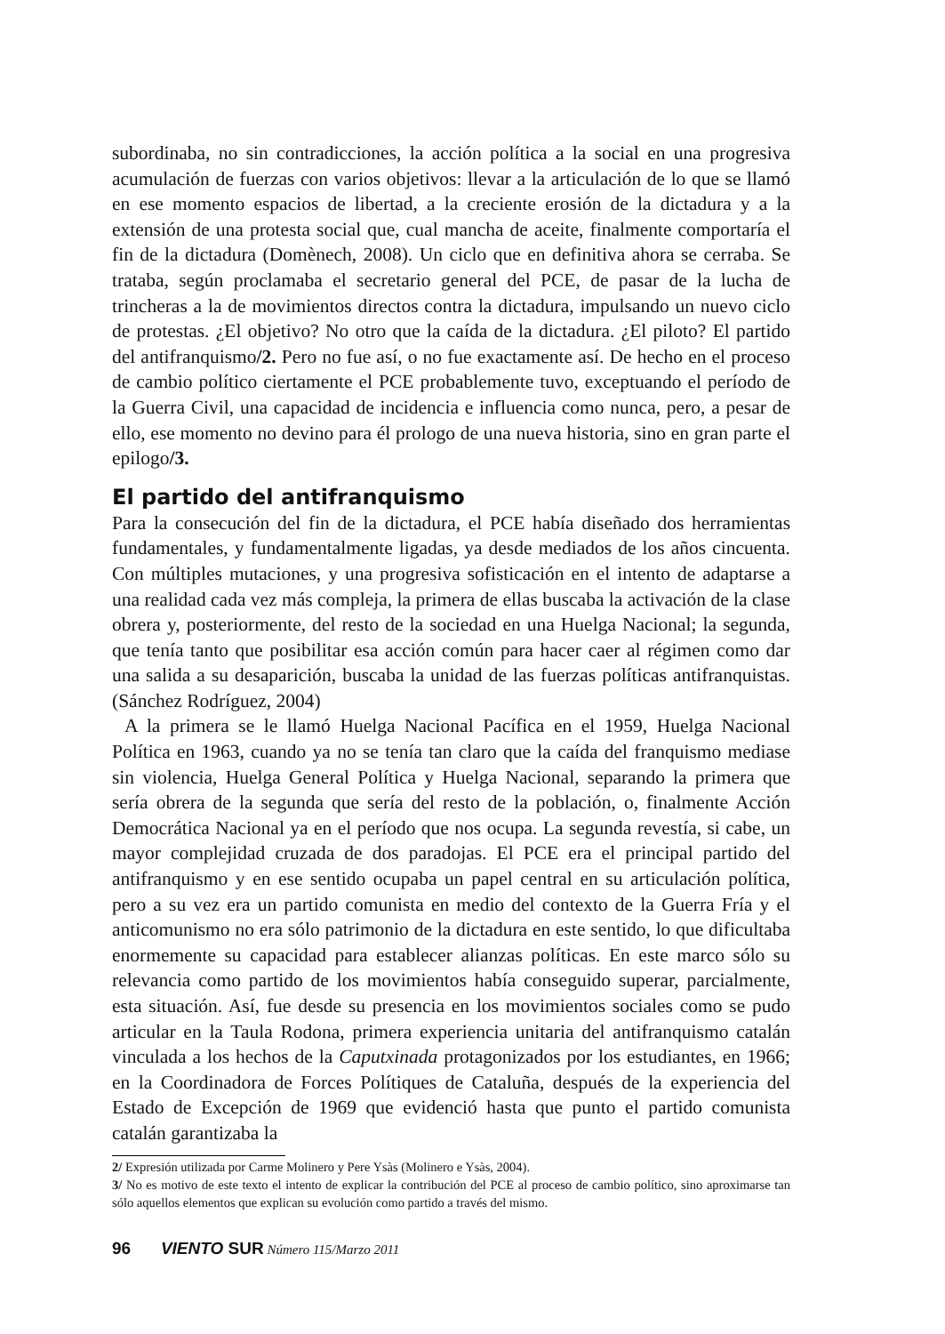subordinaba, no sin contradicciones, la acción política a la social en una progresiva acumulación de fuerzas con varios objetivos: llevar a la articulación de lo que se llamó en ese momento espacios de libertad, a la creciente erosión de la dictadura y a la extensión de una protesta social que, cual mancha de aceite, finalmente comportaría el fin de la dictadura (Domènech, 2008). Un ciclo que en definitiva ahora se cerraba. Se trataba, según proclamaba el secretario general del PCE, de pasar de la lucha de trincheras a la de movimientos directos contra la dictadura, impulsando un nuevo ciclo de protestas. ¿El objetivo? No otro que la caída de la dictadura. ¿El piloto? El partido del antifranquismo/2. Pero no fue así, o no fue exactamente así. De hecho en el proceso de cambio político ciertamente el PCE probablemente tuvo, exceptuando el período de la Guerra Civil, una capacidad de incidencia e influencia como nunca, pero, a pesar de ello, ese momento no devino para él prologo de una nueva historia, sino en gran parte el epilogo/3.
El partido del antifranquismo
Para la consecución del fin de la dictadura, el PCE había diseñado dos herramientas fundamentales, y fundamentalmente ligadas, ya desde mediados de los años cincuenta. Con múltiples mutaciones, y una progresiva sofisticación en el intento de adaptarse a una realidad cada vez más compleja, la primera de ellas buscaba la activación de la clase obrera y, posteriormente, del resto de la sociedad en una Huelga Nacional; la segunda, que tenía tanto que posibilitar esa acción común para hacer caer al régimen como dar una salida a su desaparición, buscaba la unidad de las fuerzas políticas antifranquistas. (Sánchez Rodríguez, 2004)
A la primera se le llamó Huelga Nacional Pacífica en el 1959, Huelga Nacional Política en 1963, cuando ya no se tenía tan claro que la caída del franquismo mediase sin violencia, Huelga General Política y Huelga Nacional, separando la primera que sería obrera de la segunda que sería del resto de la población, o, finalmente Acción Democrática Nacional ya en el período que nos ocupa. La segunda revestía, si cabe, un mayor complejidad cruzada de dos paradojas. El PCE era el principal partido del antifranquismo y en ese sentido ocupaba un papel central en su articulación política, pero a su vez era un partido comunista en medio del contexto de la Guerra Fría y el anticomunismo no era sólo patrimonio de la dictadura en este sentido, lo que dificultaba enormemente su capacidad para establecer alianzas políticas. En este marco sólo su relevancia como partido de los movimientos había conseguido superar, parcialmente, esta situación. Así, fue desde su presencia en los movimientos sociales como se pudo articular en la Taula Rodona, primera experiencia unitaria del antifranquismo catalán vinculada a los hechos de la Caputxinada protagonizados por los estudiantes, en 1966; en la Coordinadora de Forces Polítiques de Cataluña, después de la experiencia del Estado de Excepción de 1969 que evidenció hasta que punto el partido comunista catalán garantizaba la
2/ Expresión utilizada por Carme Molinero y Pere Ysàs (Molinero e Ysàs, 2004).
3/ No es motivo de este texto el intento de explicar la contribución del PCE al proceso de cambio político, sino aproximarse tan sólo aquellos elementos que explican su evolución como partido a través del mismo.
96 VIENTO SUR Número 115/Marzo 2011